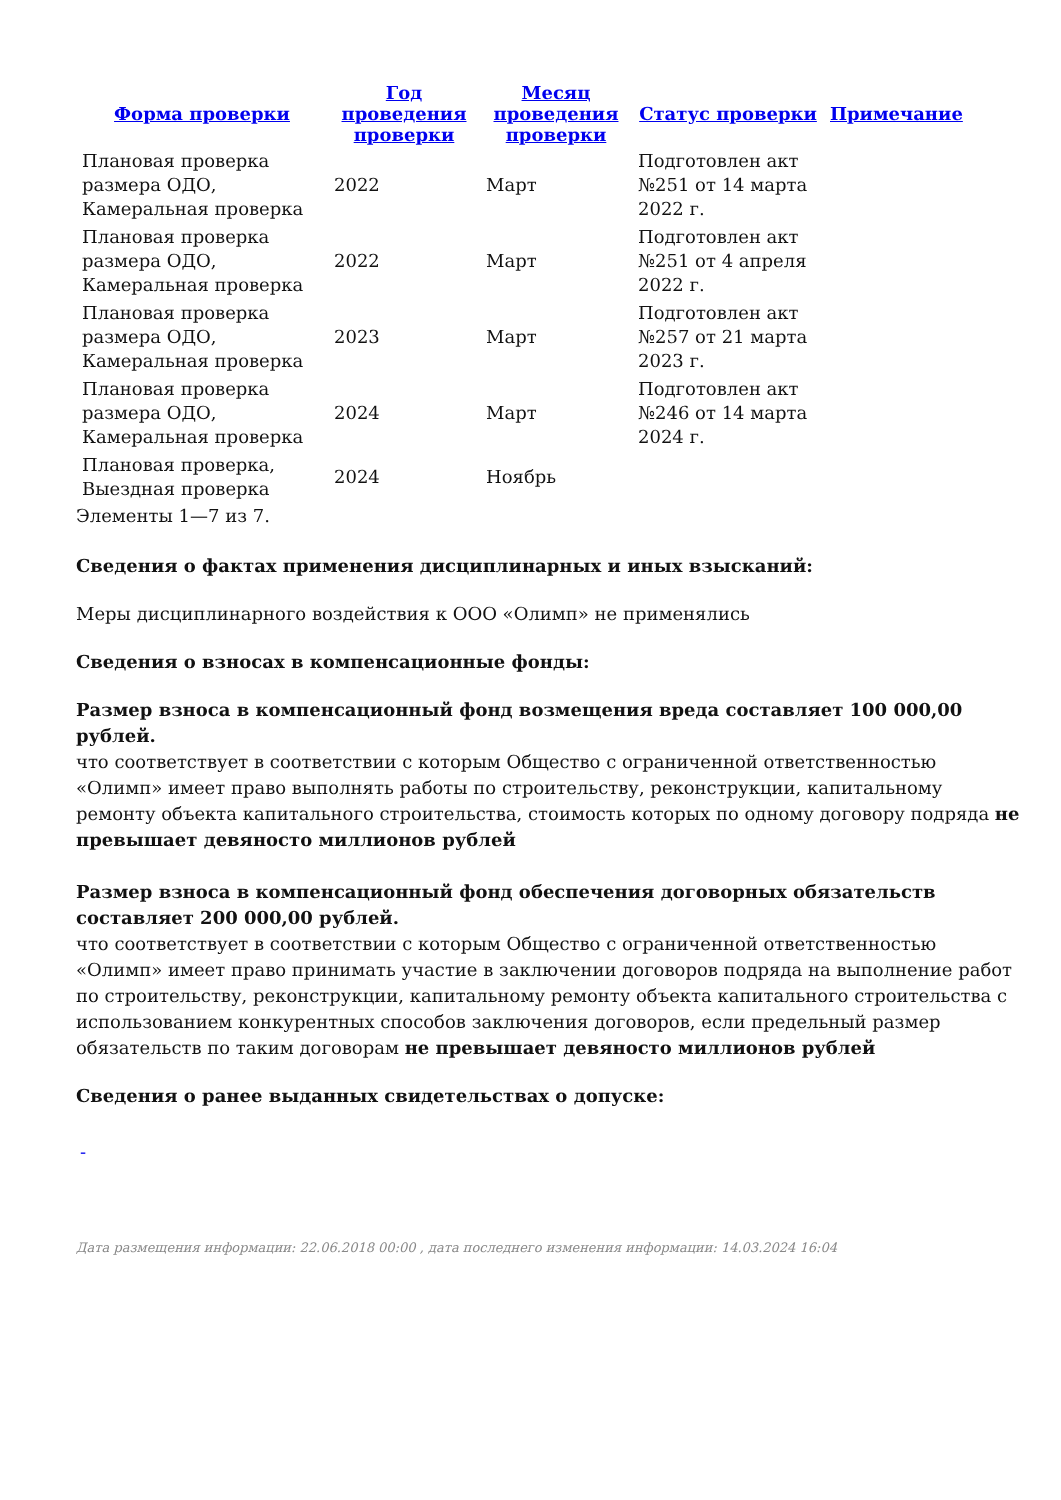| Форма проверки | Год проведения проверки | Месяц проведения проверки | Статус проверки | Примечание |
| --- | --- | --- | --- | --- |
| Плановая проверка размера ОДО, Камеральная проверка | 2022 | Март | Подготовлен акт №251 от 14 марта 2022 г. | |
| Плановая проверка размера ОДО, Камеральная проверка | 2022 | Март | Подготовлен акт №251 от 4 апреля 2022 г. | |
| Плановая проверка размера ОДО, Камеральная проверка | 2023 | Март | Подготовлен акт №257 от 21 марта 2023 г. | |
| Плановая проверка размера ОДО, Камеральная проверка | 2024 | Март | Подготовлен акт №246 от 14 марта 2024 г. | |
| Плановая проверка, Выездная проверка | 2024 | Ноябрь | | |
Элементы 1—7 из 7.
Сведения о фактах применения дисциплинарных и иных взысканий:
Меры дисциплинарного воздействия к ООО «Олимп» не применялись
Сведения о взносах в компенсационные фонды:
Размер взноса в компенсационный фонд возмещения вреда составляет 100 000,00 рублей.
что соответствует в соответствии с которым Общество с ограниченной ответственностью «Олимп» имеет право выполнять работы по строительству, реконструкции, капитальному ремонту объекта капитального строительства, стоимость которых по одному договору подряда не превышает девяносто миллионов рублей
Размер взноса в компенсационный фонд обеспечения договорных обязательств составляет 200 000,00 рублей.
что соответствует в соответствии с которым Общество с ограниченной ответственностью «Олимп» имеет право принимать участие в заключении договоров подряда на выполнение работ по строительству, реконструкции, капитальному ремонту объекта капитального строительства с использованием конкурентных способов заключения договоров, если предельный размер обязательств по таким договорам не превышает девяносто миллионов рублей
Сведения о ранее выданных свидетельствах о допуске:
-
Дата размещения информации: 22.06.2018 00:00 , дата последнего изменения информации: 14.03.2024 16:04